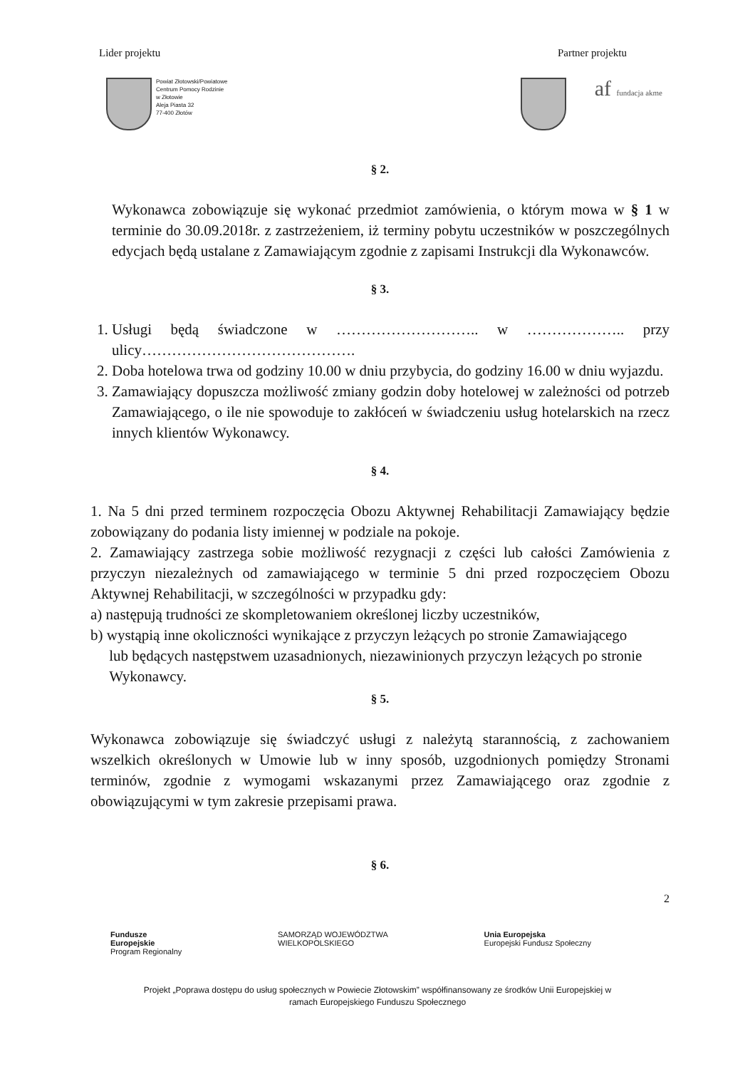Lider projektu Partner projektu
Powiat Złotowski/Powiatowe
Centrum Pomocy Rodzinie
w Złotowie
Aleja Piasta 32
77-400 Złotów
af fundacja akme
§ 2.
Wykonawca zobowiązuje się wykonać przedmiot zamówienia, o którym mowa w § 1 w terminie do 30.09.2018r. z zastrzeżeniem, iż terminy pobytu uczestników w poszczególnych edycjach będą ustalane z Zamawiającym zgodnie z zapisami Instrukcji dla Wykonawców.
§ 3.
1. Usługi będą świadczone w ……………………….. w ……………….. przy ulicy…………………………………….
2. Doba hotelowa trwa od godziny 10.00 w dniu przybycia, do godziny 16.00 w dniu wyjazdu.
3. Zamawiający dopuszcza możliwość zmiany godzin doby hotelowej w zależności od potrzeb Zamawiającego, o ile nie spowoduje to zakłóceń w świadczeniu usług hotelarskich na rzecz innych klientów Wykonawcy.
§ 4.
1. Na 5 dni przed terminem rozpoczęcia Obozu Aktywnej Rehabilitacji Zamawiający będzie zobowiązany do podania listy imiennej w podziale na pokoje.
2. Zamawiający zastrzega sobie możliwość rezygnacji z części lub całości Zamówienia z przyczyn niezależnych od zamawiającego w terminie 5 dni przed rozpoczęciem Obozu Aktywnej Rehabilitacji, w szczególności w przypadku gdy:
a) następują trudności ze skompletowaniem określonej liczby uczestników,
b) wystąpią inne okoliczności wynikające z przyczyn leżących po stronie Zamawiającego
lub będących następstwem uzasadnionych, niezawinionych przyczyn leżących po stronie
Wykonawcy.
§ 5.
Wykonawca zobowiązuje się świadczyć usługi z należytą starannością, z zachowaniem wszelkich określonych w Umowie lub w inny sposób, uzgodnionych pomiędzy Stronami terminów, zgodnie z wymogami wskazanymi przez Zamawiającego oraz zgodnie z obowiązującymi w tym zakresie przepisami prawa.
§ 6.
2
Fundusze
Europejskie
Program Regionalny
SAMORZĄD WOJEWÓDZTWA
WIELKOPOLSKIEGO
Unia Europejska
Europejski Fundusz Społeczny
Projekt „Poprawa dostępu do usług społecznych w Powiecie Złotowskim” współfinansowany ze środków Unii Europejskiej w
ramach Europejskiego Funduszu Społecznego